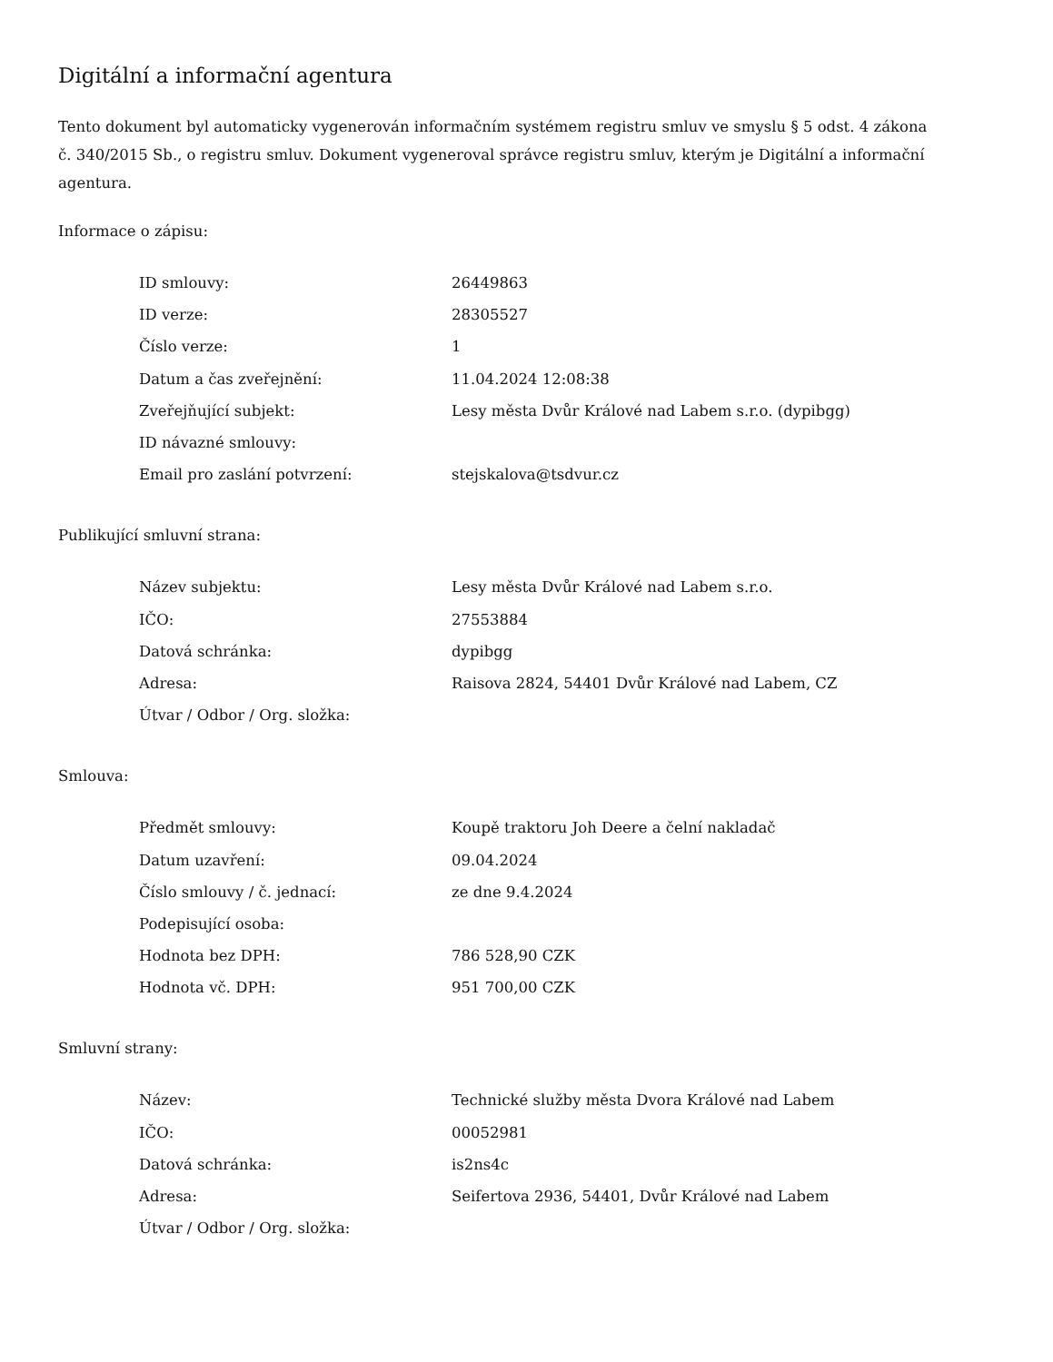Digitální a informační agentura
Tento dokument byl automaticky vygenerován informačním systémem registru smluv ve smyslu § 5 odst. 4 zákona
č. 340/2015 Sb., o registru smluv. Dokument vygeneroval správce registru smluv, kterým je Digitální a informační agentura.
Informace o zápisu:
| ID smlouvy: | 26449863 |
| ID verze: | 28305527 |
| Číslo verze: | 1 |
| Datum a čas zveřejnění: | 11.04.2024 12:08:38 |
| Zveřejňující subjekt: | Lesy města Dvůr Králové nad Labem s.r.o. (dypibgg) |
| ID návazné smlouvy: | |
| Email pro zaslání potvrzení: | stejskalova@tsdvur.cz |
Publikující smluvní strana:
| Název subjektu: | Lesy města Dvůr Králové nad Labem s.r.o. |
| IČO: | 27553884 |
| Datová schránka: | dypibgg |
| Adresa: | Raisova 2824, 54401 Dvůr Králové nad Labem, CZ |
| Útvar / Odbor / Org. složka: | |
Smlouva:
| Předmět smlouvy: | Koupě traktoru Joh Deere a čelní nakladač |
| Datum uzavření: | 09.04.2024 |
| Číslo smlouvy / č. jednací: | ze dne 9.4.2024 |
| Podepisující osoba: | |
| Hodnota bez DPH: | 786 528,90 CZK |
| Hodnota vč. DPH: | 951 700,00 CZK |
Smluvní strany:
| Název: | Technické služby města Dvora Králové nad Labem |
| IČO: | 00052981 |
| Datová schránka: | is2ns4c |
| Adresa: | Seifertova 2936, 54401, Dvůr Králové nad Labem |
| Útvar / Odbor / Org. složka: | |